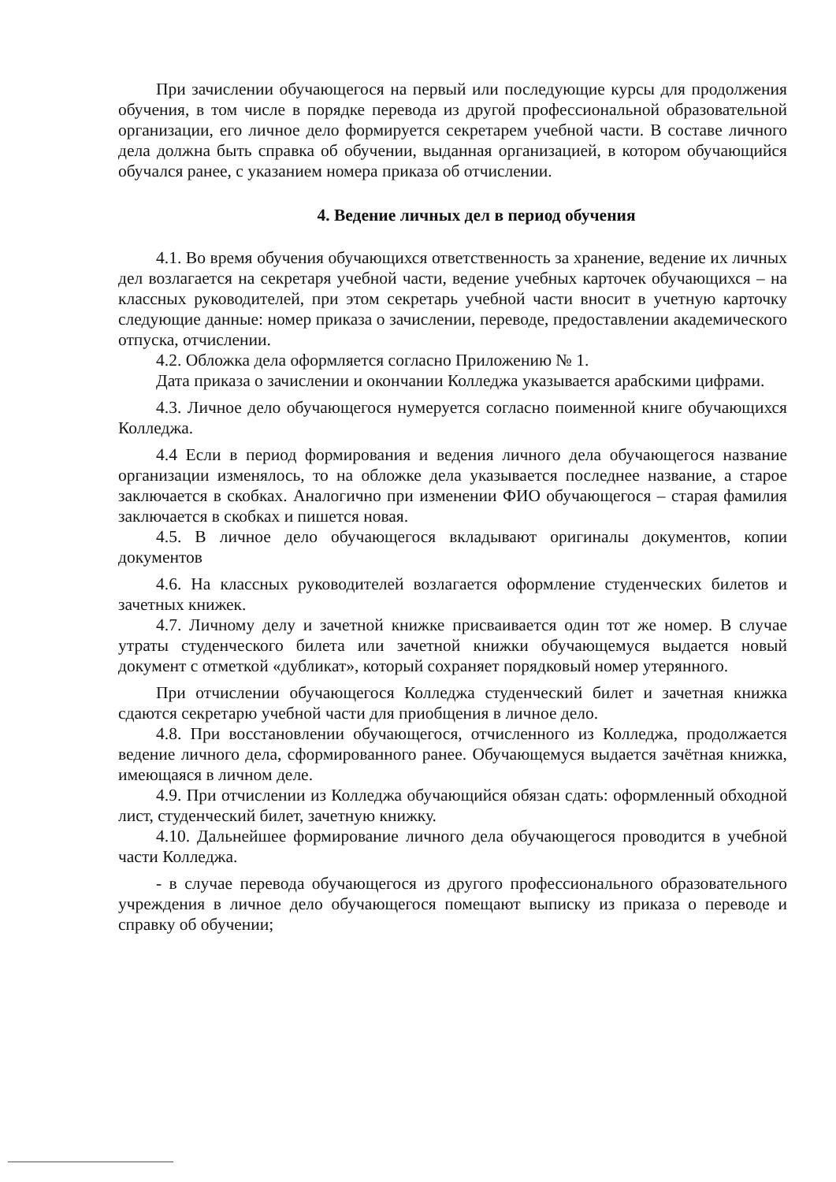При зачислении обучающегося на первый или последующие курсы для продолжения обучения, в том числе в порядке перевода из другой профессиональной образовательной организации, его личное дело формируется секретарем учебной части. В составе личного дела должна быть справка об обучении, выданная организацией, в котором обучающийся обучался ранее, с указанием номера приказа об отчислении.
4. Ведение личных дел в период обучения
4.1. Во время обучения обучающихся ответственность за хранение, ведение их личных дел возлагается на секретаря учебной части, ведение учебных карточек обучающихся – на классных руководителей, при этом секретарь учебной части вносит в учетную карточку следующие данные: номер приказа о зачислении, переводе, предоставлении академического отпуска, отчислении.
4.2. Обложка дела оформляется согласно Приложению № 1.
Дата приказа о зачислении и окончании Колледжа указывается арабскими цифрами.
4.3. Личное дело обучающегося нумеруется согласно поименной книге обучающихся Колледжа.
4.4 Если в период формирования и ведения личного дела обучающегося название организации изменялось, то на обложке дела указывается последнее название, а старое заключается в скобках. Аналогично при изменении ФИО обучающегося – старая фамилия заключается в скобках и пишется новая.
4.5. В личное дело обучающегося вкладывают оригиналы документов, копии документов
4.6. На классных руководителей возлагается оформление студенческих билетов и зачетных книжек.
4.7. Личному делу и зачетной книжке присваивается один тот же номер. В случае утраты студенческого билета или зачетной книжки обучающемуся выдается новый документ с отметкой «дубликат», который сохраняет порядковый номер утерянного.
При отчислении обучающегося Колледжа студенческий билет и зачетная книжка сдаются секретарю учебной части для приобщения в личное дело.
4.8. При восстановлении обучающегося, отчисленного из Колледжа, продолжается ведение личного дела, сформированного ранее. Обучающемуся выдается зачётная книжка, имеющаяся в личном деле.
4.9. При отчислении из Колледжа обучающийся обязан сдать: оформленный обходной лист, студенческий билет, зачетную книжку.
4.10. Дальнейшее формирование личного дела обучающегося проводится в учебной части Колледжа.
- в случае перевода обучающегося из другого профессионального образовательного учреждения в личное дело обучающегося помещают выписку из приказа о переводе и справку об обучении;